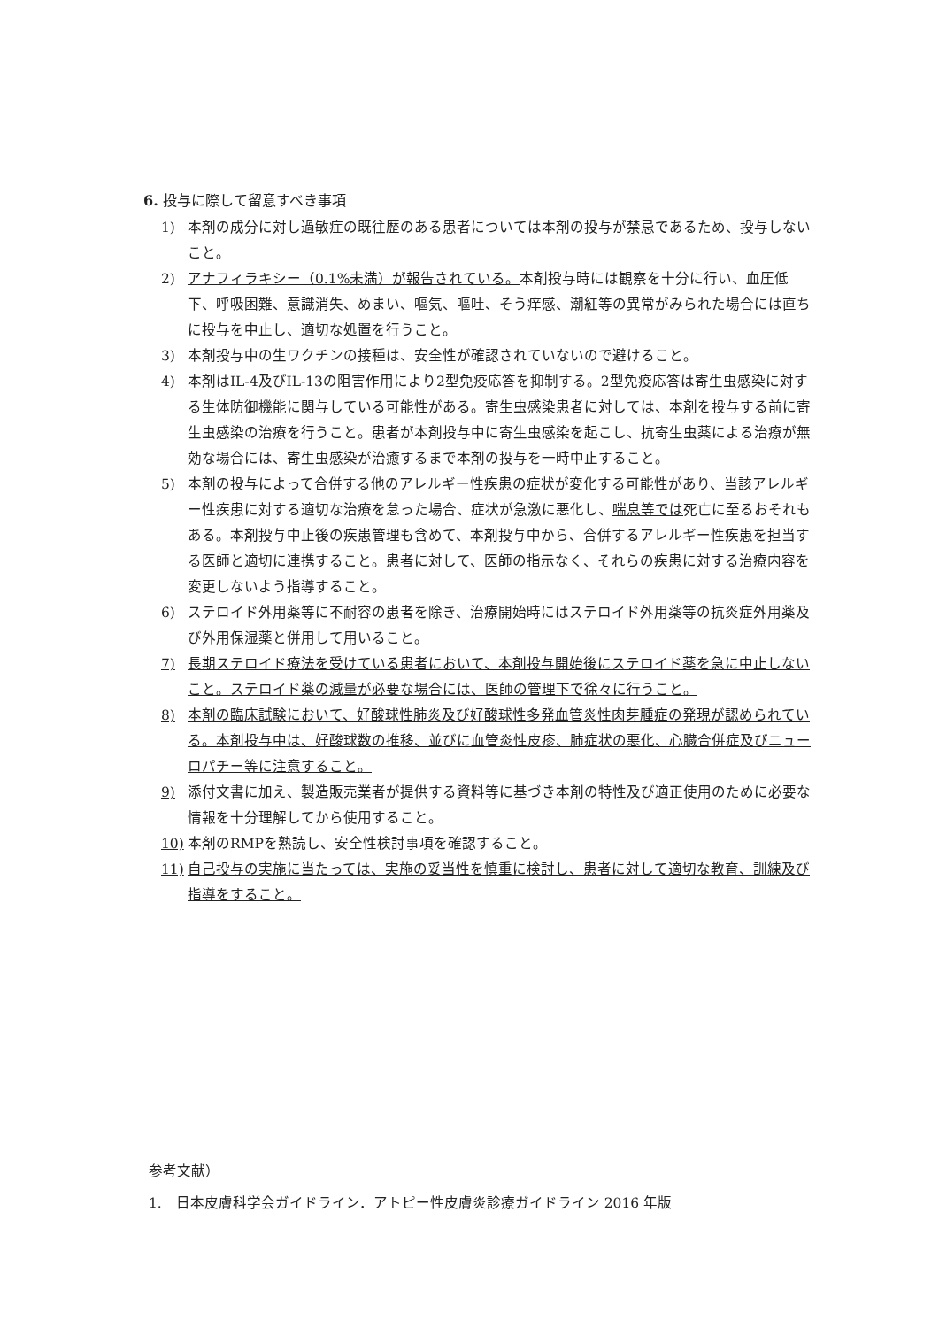6. 投与に際して留意すべき事項
1) 本剤の成分に対し過敏症の既往歴のある患者については本剤の投与が禁忌であるため、投与しないこと。
2) アナフィラキシー（0.1%未満）が報告されている。本剤投与時には観察を十分に行い、血圧低下、呼吸困難、意識消失、めまい、嘔気、嘔吐、そう痒感、潮紅等の異常がみられた場合には直ちに投与を中止し、適切な処置を行うこと。
3) 本剤投与中の生ワクチンの接種は、安全性が確認されていないので避けること。
4) 本剤はIL-4及びIL-13の阻害作用により2型免疫応答を抑制する。2型免疫応答は寄生虫感染に対する生体防御機能に関与している可能性がある。寄生虫感染患者に対しては、本剤を投与する前に寄生虫感染の治療を行うこと。患者が本剤投与中に寄生虫感染を起こし、抗寄生虫薬による治療が無効な場合には、寄生虫感染が治癒するまで本剤の投与を一時中止すること。
5) 本剤の投与によって合併する他のアレルギー性疾患の症状が変化する可能性があり、当該アレルギー性疾患に対する適切な治療を怠った場合、症状が急激に悪化し、喘息等では死亡に至るおそれもある。本剤投与中止後の疾患管理も含めて、本剤投与中から、合併するアレルギー性疾患を担当する医師と適切に連携すること。患者に対して、医師の指示なく、それらの疾患に対する治療内容を変更しないよう指導すること。
6) ステロイド外用薬等に不耐容の患者を除き、治療開始時にはステロイド外用薬等の抗炎症外用薬及び外用保湿薬と併用して用いること。
7) 長期ステロイド療法を受けている患者において、本剤投与開始後にステロイド薬を急に中止しないこと。ステロイド薬の減量が必要な場合には、医師の管理下で徐々に行うこと。
8) 本剤の臨床試験において、好酸球性肺炎及び好酸球性多発血管炎性肉芽腫症の発現が認められている。本剤投与中は、好酸球数の推移、並びに血管炎性皮疹、肺症状の悪化、心臓合併症及びニューロパチー等に注意すること。
9) 添付文書に加え、製造販売業者が提供する資料等に基づき本剤の特性及び適正使用のために必要な情報を十分理解してから使用すること。
10) 本剤のRMPを熟読し、安全性検討事項を確認すること。
11) 自己投与の実施に当たっては、実施の妥当性を慎重に検討し、患者に対して適切な教育、訓練及び指導をすること。
参考文献）
1.　日本皮膚科学会ガイドライン．アトピー性皮膚炎診療ガイドライン 2016 年版